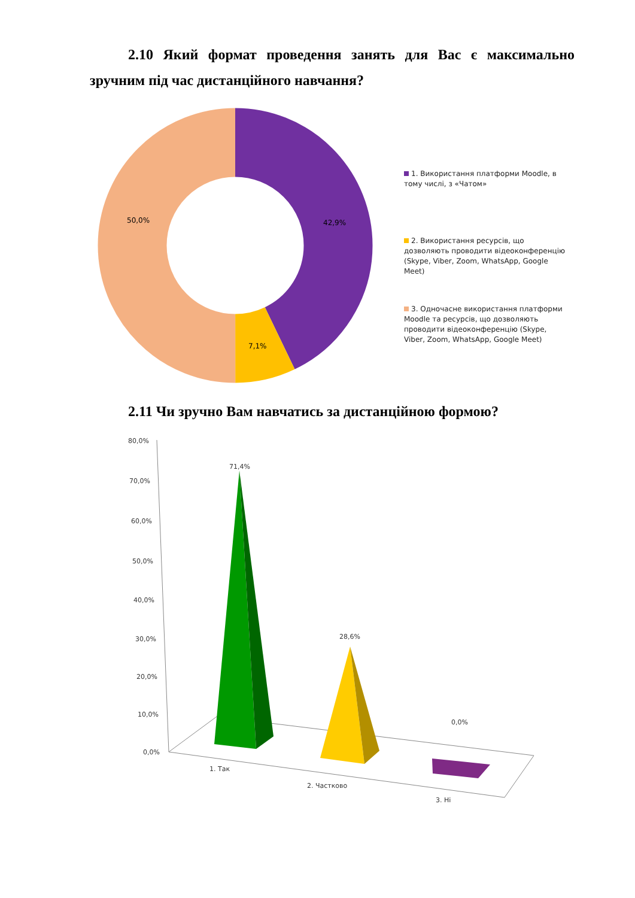2.10 Який формат проведення занять для Вас є максимально зручним під час дистанційного навчання?
42,9%
7,1%
50,0%
80,0%
70,0%
60,0%
50,0%
40,0%
30,0%
20,0%
10,0%
0,0%
71,4%
28,6%
0,0%
1. Так
2. Частково
3. Ні
1. Використання платформи Moodle, в тому числі, з «Чатом»
2. Використання ресурсів, що дозволяють проводити відеоконференцію (Skype, Viber, Zoom, WhatsApp, Google Meet)
3. Одночасне використання платформи Moodle та ресурсів, що дозволяють проводити відеоконференцію (Skype, Viber, Zoom, WhatsApp, Google Meet)
2.11 Чи зручно Вам навчатись за дистанційною формою?